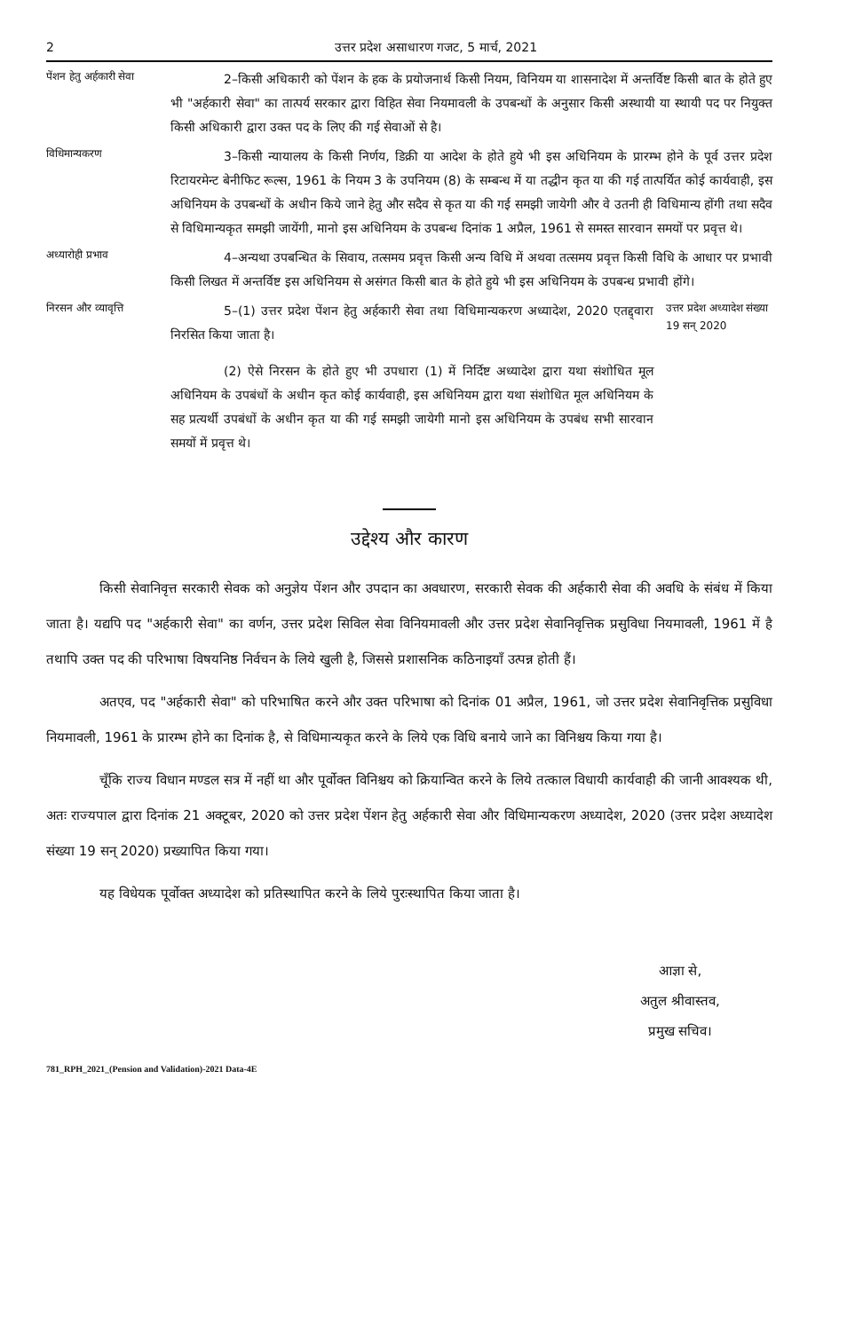2 उत्तर प्रदेश असाधारण गजट, 5 मार्च, 2021
पेंशन हेतु अर्हकारी सेवा
2–किसी अधिकारी को पेंशन के हक के प्रयोजनार्थ किसी नियम, विनियम या शासनादेश में अन्तर्विष्ट किसी बात के होते हुए भी "अर्हकारी सेवा" का तात्पर्य सरकार द्वारा विहित सेवा नियमावली के उपबन्धों के अनुसार किसी अस्थायी या स्थायी पद पर नियुक्त किसी अधिकारी द्वारा उक्त पद के लिए की गई सेवाओं से है।
विधिमान्यकरण
3–किसी न्यायालय के किसी निर्णय, डिक्री या आदेश के होते हुये भी इस अधिनियम के प्रारम्भ होने के पूर्व उत्तर प्रदेश रिटायरमेन्ट बेनीफिट रूल्स, 1961 के नियम 3 के उपनियम (8) के सम्बन्ध में या तद्धीन कृत या की गई तात्पर्यित कोई कार्यवाही, इस अधिनियम के उपबन्धों के अधीन किये जाने हेतु और सदैव से कृत या की गई समझी जायेगी और वे उतनी ही विधिमान्य होंगी तथा सदैव से विधिमान्यकृत समझी जायेंगी, मानो इस अधिनियम के उपबन्ध दिनांक 1 अप्रैल, 1961 से समस्त सारवान समयों पर प्रवृत्त थे।
अध्यारोही प्रभाव
4–अन्यथा उपबन्धित के सिवाय, तत्समय प्रवृत्त किसी अन्य विधि में अथवा तत्समय प्रवृत्त किसी विधि के आधार पर प्रभावी किसी लिखत में अन्तर्विष्ट इस अधिनियम से असंगत किसी बात के होते हुये भी इस अधिनियम के उपबन्ध प्रभावी होंगे।
निरसन और व्यावृत्ति
5–(1) उत्तर प्रदेश पेंशन हेतु अर्हकारी सेवा तथा विधिमान्यकरण अध्यादेश, 2020 एतद्द्वारा निरसित किया जाता है।
(2) ऐसे निरसन के होते हुए भी उपधारा (1) में निर्दिष्ट अध्यादेश द्वारा यथा संशोधित मूल अधिनियम के उपबंधों के अधीन कृत कोई कार्यवाही, इस अधिनियम द्वारा यथा संशोधित मूल अधिनियम के सह प्रत्यर्थी उपबंधों के अधीन कृत या की गई समझी जायेगी मानो इस अधिनियम के उपबंध सभी सारवान समयों में प्रवृत्त थे।
उत्तर प्रदेश अध्यादेश संख्या 19 सन् 2020
उद्देश्य और कारण
किसी सेवानिवृत्त सरकारी सेवक को अनुज्ञेय पेंशन और उपदान का अवधारण, सरकारी सेवक की अर्हकारी सेवा की अवधि के संबंध में किया जाता है। यद्यपि पद "अर्हकारी सेवा" का वर्णन, उत्तर प्रदेश सिविल सेवा विनियमावली और उत्तर प्रदेश सेवानिवृत्तिक प्रसुविधा नियमावली, 1961 में है तथापि उक्त पद की परिभाषा विषयनिष्ठ निर्वचन के लिये खुली है, जिससे प्रशासनिक कठिनाइयाँ उत्पन्न होती हैं।
अतएव, पद "अर्हकारी सेवा" को परिभाषित करने और उक्त परिभाषा को दिनांक 01 अप्रैल, 1961, जो उत्तर प्रदेश सेवानिवृत्तिक प्रसुविधा नियमावली, 1961 के प्रारम्भ होने का दिनांक है, से विधिमान्यकृत करने के लिये एक विधि बनाये जाने का विनिश्चय किया गया है।
चूँकि राज्य विधान मण्डल सत्र में नहीं था और पूर्वोक्त विनिश्चय को क्रियान्वित करने के लिये तत्काल विधायी कार्यवाही की जानी आवश्यक थी, अतः राज्यपाल द्वारा दिनांक 21 अक्टूबर, 2020 को उत्तर प्रदेश पेंशन हेतु अर्हकारी सेवा और विधिमान्यकरण अध्यादेश, 2020 (उत्तर प्रदेश अध्यादेश संख्या 19 सन् 2020) प्रख्यापित किया गया।
यह विधेयक पूर्वोक्त अध्यादेश को प्रतिस्थापित करने के लिये पुरःस्थापित किया जाता है।
आज्ञा से,
अतुल श्रीवास्तव,
प्रमुख सचिव।
781_RPH_2021_(Pension and Validation)-2021 Data-4E